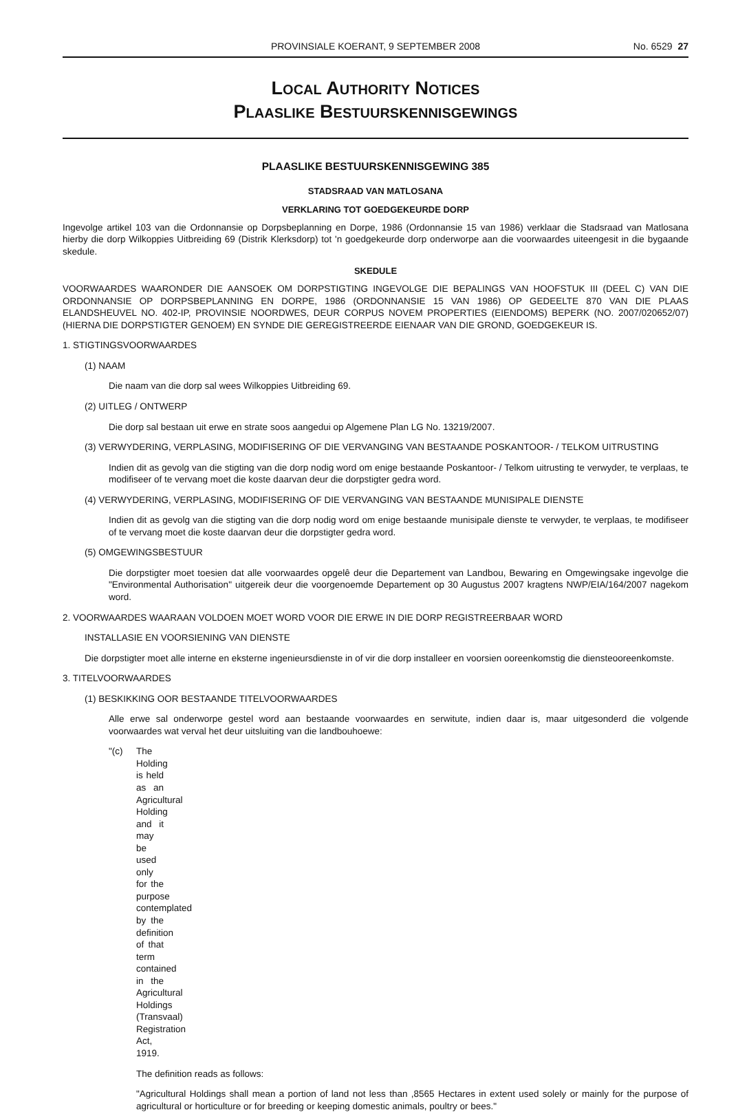PROVINSIALE KOERANT, 9 SEPTEMBER 2008 No. 6529 27
LOCAL AUTHORITY NOTICES
PLAASLIKE BESTUURSKENNISGEWINGS
PLAASLIKE BESTUURSKENNISGEWING 385
STADSRAAD VAN MATLOSANA
VERKLARING TOT GOEDGEKEURDE DORP
Ingevolge artikel 103 van die Ordonnansie op Dorpsbeplanning en Dorpe, 1986 (Ordonnansie 15 van 1986) verklaar die Stadsraad van Matlosana hierby die dorp Wilkoppies Uitbreiding 69 (Distrik Klerksdorp) tot 'n goedgekeurde dorp onderworpe aan die voorwaardes uiteengesit in die bygaande skedule.
SKEDULE
VOORWAARDES WAARONDER DIE AANSOEK OM DORPSTIGTING INGEVOLGE DIE BEPALINGS VAN HOOFSTUK III (DEEL C) VAN DIE ORDONNANSIE OP DORPSBEPLANNING EN DORPE, 1986 (ORDONNANSIE 15 VAN 1986) OP GEDEELTE 870 VAN DIE PLAAS ELANDSHEUVEL NO. 402-IP, PROVINSIE NOORDWES, DEUR CORPUS NOVEM PROPERTIES (EIENDOMS) BEPERK (NO. 2007/020652/07) (HIERNA DIE DORPSTIGTER GENOEM) EN SYNDE DIE GEREGISTREERDE EIENAAR VAN DIE GROND, GOEDGEKEUR IS.
1. STIGTINGSVOORWAARDES
(1) NAAM
Die naam van die dorp sal wees Wilkoppies Uitbreiding 69.
(2) UITLEG / ONTWERP
Die dorp sal bestaan uit erwe en strate soos aangedui op Algemene Plan LG No. 13219/2007.
(3) VERWYDERING, VERPLASING, MODIFISERING OF DIE VERVANGING VAN BESTAANDE POSKANTOOR- / TELKOM UITRUSTING
Indien dit as gevolg van die stigting van die dorp nodig word om enige bestaande Poskantoor- / Telkom uitrusting te verwyder, te verplaas, te modifiseer of te vervang moet die koste daarvan deur die dorpstigter gedra word.
(4) VERWYDERING, VERPLASING, MODIFISERING OF DIE VERVANGING VAN BESTAANDE MUNISIPALE DIENSTE
Indien dit as gevolg van die stigting van die dorp nodig word om enige bestaande munisipale dienste te verwyder, te verplaas, te modifiseer of te vervang moet die koste daarvan deur die dorpstigter gedra word.
(5) OMGEWINGSBESTUUR
Die dorpstigter moet toesien dat alle voorwaardes opgelê deur die Departement van Landbou, Bewaring en Omgewingsake ingevolge die "Environmental Authorisation" uitgereik deur die voorgenoemde Departement op 30 Augustus 2007 kragtens NWP/EIA/164/2007 nagekom word.
2. VOORWAARDES WAARAAN VOLDOEN MOET WORD VOOR DIE ERWE IN DIE DORP REGISTREERBAAR WORD
INSTALLASIE EN VOORSIENING VAN DIENSTE
Die dorpstigter moet alle interne en eksterne ingenieursdienste in of vir die dorp installeer en voorsien ooreenkomstig die diensteooreenkomste.
3. TITELVOORWAARDES
(1) BESKIKKING OOR BESTAANDE TITELVOORWAARDES
Alle erwe sal onderworpe gestel word aan bestaande voorwaardes en serwitute, indien daar is, maar uitgesonderd die volgende voorwaardes wat verval het deur uitsluiting van die landbouhoewe:
"(c) The Holding is held as an Agricultural Holding and it may be used only for the purpose contemplated by the definition of that term contained in the Agricultural Holdings (Transvaal) Registration Act, 1919.
The definition reads as follows:
"Agricultural Holdings shall mean a portion of land not less than ,8565 Hectares in extent used solely or mainly for the purpose of agricultural or horticulture or for breeding or keeping domestic animals, poultry or bees."